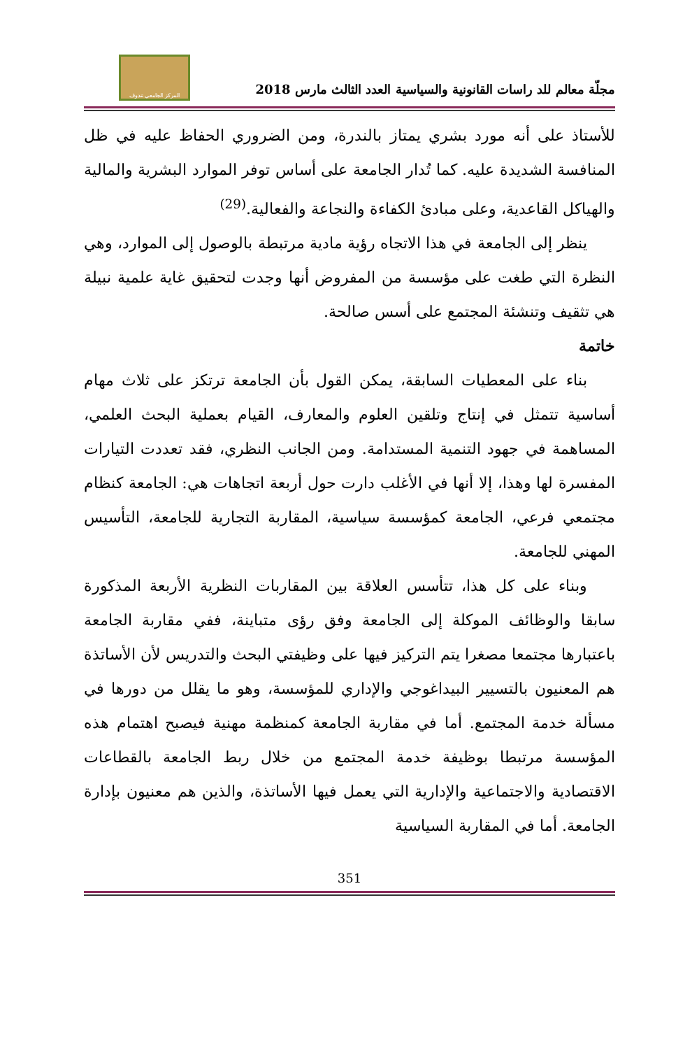مجلّة معالم للد راسات القانونية والسياسية العدد الثالث مارس 2018
المركز الجامعي تندوف
للأستاذ على أنه مورد بشري يمتاز بالندرة، ومن الضروري الحفاظ عليه في ظل المنافسة الشديدة عليه. كما تُدار الجامعة على أساس توفر الموارد البشرية والمالية والهياكل القاعدية، وعلى مبادئ الكفاءة والنجاعة والفعالية.<sup>(29)</sup>
ينظر إلى الجامعة في هذا الاتجاه رؤية مادية مرتبطة بالوصول إلى الموارد، وهي النظرة التي طغت على مؤسسة من المفروض أنها وجدت لتحقيق غاية علمية نبيلة هي تثقيف وتنشئة المجتمع على أسس صالحة.
خاتمة
بناء على المعطيات السابقة، يمكن القول بأن الجامعة ترتكز على ثلاث مهام أساسية تتمثل في إنتاج وتلقين العلوم والمعارف، القيام بعملية البحث العلمي، المساهمة في جهود التنمية المستدامة. ومن الجانب النظري، فقد تعددت التيارات المفسرة لها وهذا، إلا أنها في الأغلب دارت حول أربعة اتجاهات هي: الجامعة كنظام مجتمعي فرعي، الجامعة كمؤسسة سياسية، المقاربة التجارية للجامعة، التأسيس المهني للجامعة.
وبناء على كل هذا، تتأسس العلاقة بين المقاربات النظرية الأربعة المذكورة سابقا والوظائف الموكلة إلى الجامعة وفق رؤى متباينة، ففي مقاربة الجامعة باعتبارها مجتمعا مصغرا يتم التركيز فيها على وظيفتي البحث والتدريس لأن الأساتذة هم المعنيون بالتسيير البيداغوجي والإداري للمؤسسة، وهو ما يقلل من دورها في مسألة خدمة المجتمع. أما في مقاربة الجامعة كمنظمة مهنية فيصبح اهتمام هذه المؤسسة مرتبطا بوظيفة خدمة المجتمع من خلال ربط الجامعة بالقطاعات الاقتصادية والاجتماعية والإدارية التي يعمل فيها الأساتذة، والذين هم معنيون بإدارة الجامعة. أما في المقاربة السياسية
351